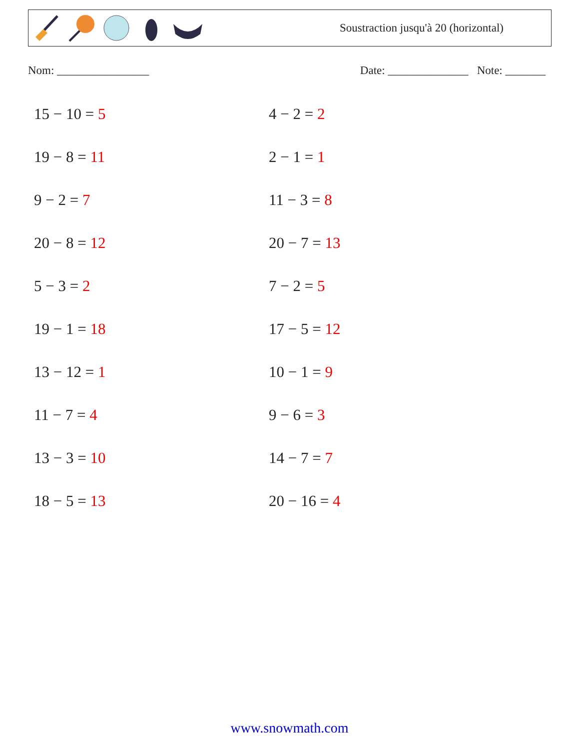Soustraction jusqu'à 20 (horizontal)
Nom: ________________ Date: ______________ Note: _______
15 − 10 = 5
4 − 2 = 2
19 − 8 = 11
2 − 1 = 1
9 − 2 = 7
11 − 3 = 8
20 − 8 = 12
20 − 7 = 13
5 − 3 = 2
7 − 2 = 5
19 − 1 = 18
17 − 5 = 12
13 − 12 = 1
10 − 1 = 9
11 − 7 = 4
9 − 6 = 3
13 − 3 = 10
14 − 7 = 7
18 − 5 = 13
20 − 16 = 4
www.snowmath.com